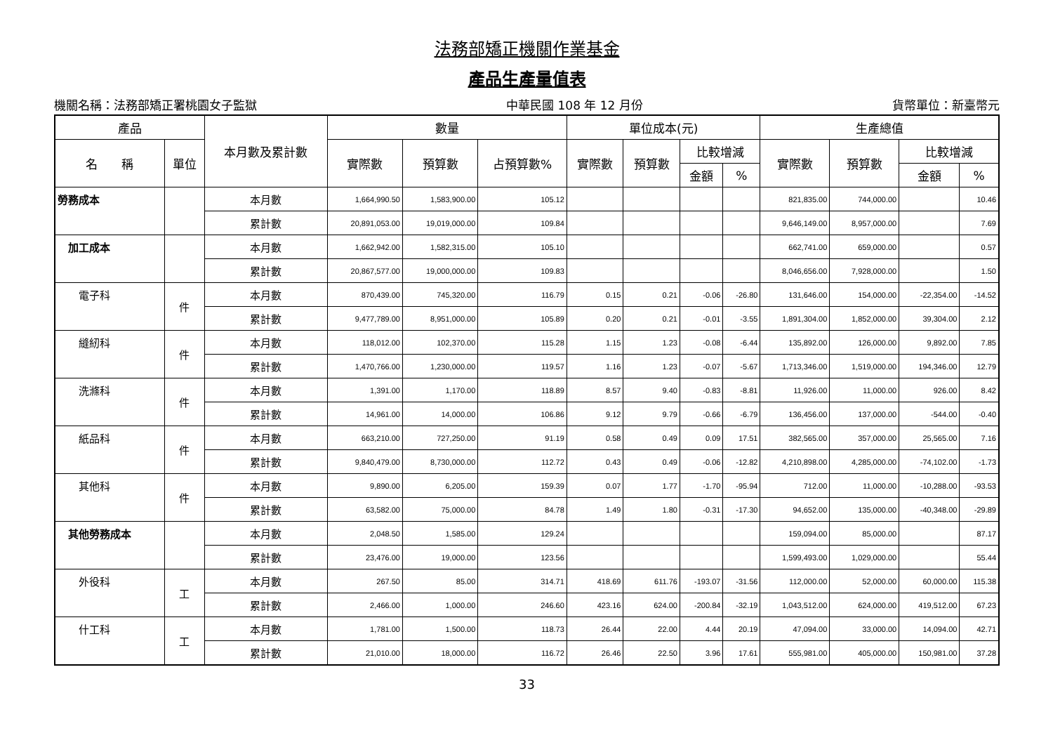法務部矯正機關作業基金
產品生產量值表
機關名稱：法務部矯正署桃園女子監獄 中華民國 108 年 12 月份 貨幣單位：新臺幣元
| 產品 | | 本月數及累計數 | 數量 | | | 單位成本(元) | | | | 生產總值 | | | |
| --- | --- | --- | --- | --- | --- | --- | --- | --- | --- | --- | --- | --- | --- |
| 名 稱 | 單位 | | 實際數 | 預算數 | 占預算數% | 實際數 | 預算數 | 比較增減 | | 實際數 | 預算數 | 比較增減 | |
| | | | | | | | | 金額 | % | | | 金額 | % |
| 勞務成本 | | 本月數 | 1,664,990.50 | 1,583,900.00 | 105.12 | | | | | 821,835.00 | 744,000.00 | | 10.46 |
| | | 累計數 | 20,891,053.00 | 19,019,000.00 | 109.84 | | | | | 9,646,149.00 | 8,957,000.00 | | 7.69 |
| 加工成本 | | 本月數 | 1,662,942.00 | 1,582,315.00 | 105.10 | | | | | 662,741.00 | 659,000.00 | | 0.57 |
| | | 累計數 | 20,867,577.00 | 19,000,000.00 | 109.83 | | | | | 8,046,656.00 | 7,928,000.00 | | 1.50 |
| 電子科 | 件 | 本月數 | 870,439.00 | 745,320.00 | 116.79 | 0.15 | 0.21 | -0.06 | -26.80 | 131,646.00 | 154,000.00 | -22,354.00 | -14.52 |
| | | 累計數 | 9,477,789.00 | 8,951,000.00 | 105.89 | 0.20 | 0.21 | -0.01 | -3.55 | 1,891,304.00 | 1,852,000.00 | 39,304.00 | 2.12 |
| 縫紉科 | 件 | 本月數 | 118,012.00 | 102,370.00 | 115.28 | 1.15 | 1.23 | -0.08 | -6.44 | 135,892.00 | 126,000.00 | 9,892.00 | 7.85 |
| | | 累計數 | 1,470,766.00 | 1,230,000.00 | 119.57 | 1.16 | 1.23 | -0.07 | -5.67 | 1,713,346.00 | 1,519,000.00 | 194,346.00 | 12.79 |
| 洗滌科 | 件 | 本月數 | 1,391.00 | 1,170.00 | 118.89 | 8.57 | 9.40 | -0.83 | -8.81 | 11,926.00 | 11,000.00 | 926.00 | 8.42 |
| | | 累計數 | 14,961.00 | 14,000.00 | 106.86 | 9.12 | 9.79 | -0.66 | -6.79 | 136,456.00 | 137,000.00 | -544.00 | -0.40 |
| 紙品科 | 件 | 本月數 | 663,210.00 | 727,250.00 | 91.19 | 0.58 | 0.49 | 0.09 | 17.51 | 382,565.00 | 357,000.00 | 25,565.00 | 7.16 |
| | | 累計數 | 9,840,479.00 | 8,730,000.00 | 112.72 | 0.43 | 0.49 | -0.06 | -12.82 | 4,210,898.00 | 4,285,000.00 | -74,102.00 | -1.73 |
| 其他科 | 件 | 本月數 | 9,890.00 | 6,205.00 | 159.39 | 0.07 | 1.77 | -1.70 | -95.94 | 712.00 | 11,000.00 | -10,288.00 | -93.53 |
| | | 累計數 | 63,582.00 | 75,000.00 | 84.78 | 1.49 | 1.80 | -0.31 | -17.30 | 94,652.00 | 135,000.00 | -40,348.00 | -29.89 |
| 其他勞務成本 | | 本月數 | 2,048.50 | 1,585.00 | 129.24 | | | | | 159,094.00 | 85,000.00 | | 87.17 |
| | | 累計數 | 23,476.00 | 19,000.00 | 123.56 | | | | | 1,599,493.00 | 1,029,000.00 | | 55.44 |
| 外役科 | 工 | 本月數 | 267.50 | 85.00 | 314.71 | 418.69 | 611.76 | -193.07 | -31.56 | 112,000.00 | 52,000.00 | 60,000.00 | 115.38 |
| | | 累計數 | 2,466.00 | 1,000.00 | 246.60 | 423.16 | 624.00 | -200.84 | -32.19 | 1,043,512.00 | 624,000.00 | 419,512.00 | 67.23 |
| 什工科 | 工 | 本月數 | 1,781.00 | 1,500.00 | 118.73 | 26.44 | 22.00 | 4.44 | 20.19 | 47,094.00 | 33,000.00 | 14,094.00 | 42.71 |
| | | 累計數 | 21,010.00 | 18,000.00 | 116.72 | 26.46 | 22.50 | 3.96 | 17.61 | 555,981.00 | 405,000.00 | 150,981.00 | 37.28 |
33